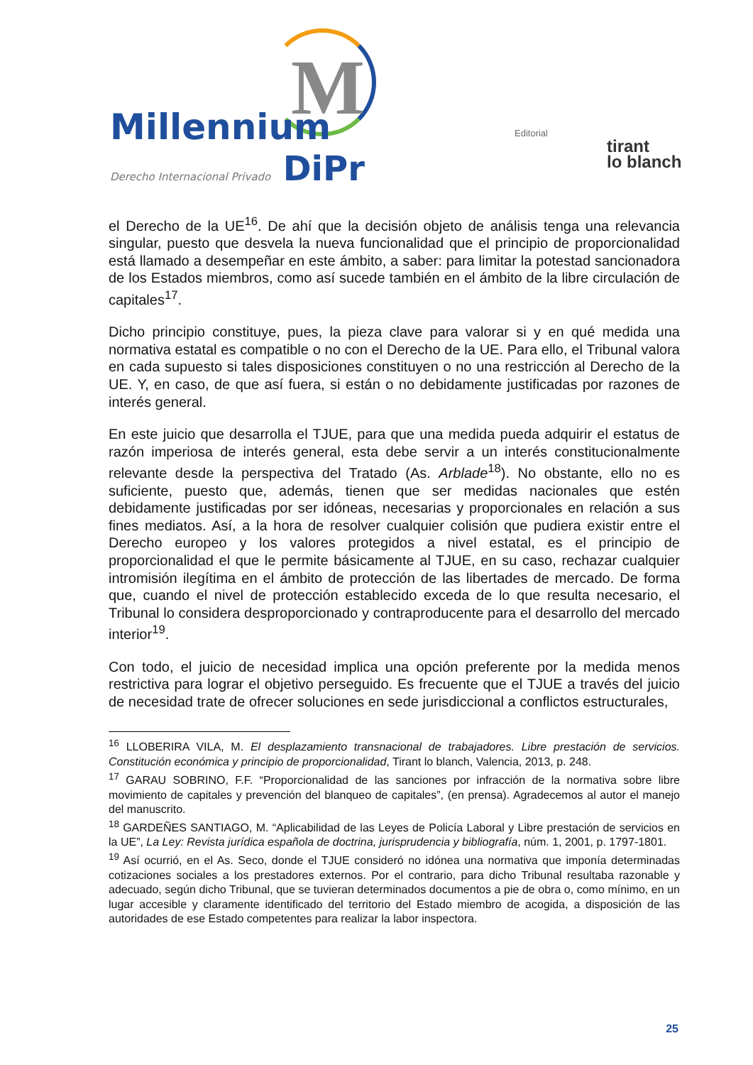M
Millennium
Derecho Internacional Privado DiPr
Editorial
tirant
lo blanch
el Derecho de la UE<sup>16</sup>. De ahí que la decisión objeto de análisis tenga una relevancia singular, puesto que desvela la nueva funcionalidad que el principio de proporcionalidad está llamado a desempeñar en este ámbito, a saber: para limitar la potestad sancionadora de los Estados miembros, como así sucede también en el ámbito de la libre circulación de capitales<sup>17</sup>.
Dicho principio constituye, pues, la pieza clave para valorar si y en qué medida una normativa estatal es compatible o no con el Derecho de la UE. Para ello, el Tribunal valora en cada supuesto si tales disposiciones constituyen o no una restricción al Derecho de la UE. Y, en caso, de que así fuera, si están o no debidamente justificadas por razones de interés general.
En este juicio que desarrolla el TJUE, para que una medida pueda adquirir el estatus de razón imperiosa de interés general, esta debe servir a un interés constitucionalmente relevante desde la perspectiva del Tratado (As. Arblade<sup>18</sup>). No obstante, ello no es suficiente, puesto que, además, tienen que ser medidas nacionales que estén debidamente justificadas por ser idóneas, necesarias y proporcionales en relación a sus fines mediatos. Así, a la hora de resolver cualquier colisión que pudiera existir entre el Derecho europeo y los valores protegidos a nivel estatal, es el principio de proporcionalidad el que le permite básicamente al TJUE, en su caso, rechazar cualquier intromisión ilegítima en el ámbito de protección de las libertades de mercado. De forma que, cuando el nivel de protección establecido exceda de lo que resulta necesario, el Tribunal lo considera desproporcionado y contraproducente para el desarrollo del mercado interior<sup>19</sup>.
Con todo, el juicio de necesidad implica una opción preferente por la medida menos restrictiva para lograr el objetivo perseguido. Es frecuente que el TJUE a través del juicio de necesidad trate de ofrecer soluciones en sede jurisdiccional a conflictos estructurales,
<sup>16</sup> LLOBERIRA VILA, M. El desplazamiento transnacional de trabajadores. Libre prestación de servicios. Constitución económica y principio de proporcionalidad, Tirant lo blanch, Valencia, 2013, p. 248.
<sup>17</sup> GARAU SOBRINO, F.F. “Proporcionalidad de las sanciones por infracción de la normativa sobre libre movimiento de capitales y prevención del blanqueo de capitales”, (en prensa). Agradecemos al autor el manejo del manuscrito.
<sup>18</sup> GARDEÑES SANTIAGO, M. “Aplicabilidad de las Leyes de Policía Laboral y Libre prestación de servicios en la UE”, La Ley: Revista jurídica española de doctrina, jurisprudencia y bibliografía, núm. 1, 2001, p. 1797-1801.
<sup>19</sup> Así ocurrió, en el As. Seco, donde el TJUE consideró no idónea una normativa que imponía determinadas cotizaciones sociales a los prestadores externos. Por el contrario, para dicho Tribunal resultaba razonable y adecuado, según dicho Tribunal, que se tuvieran determinados documentos a pie de obra o, como mínimo, en un lugar accesible y claramente identificado del territorio del Estado miembro de acogida, a disposición de las autoridades de ese Estado competentes para realizar la labor inspectora.
25